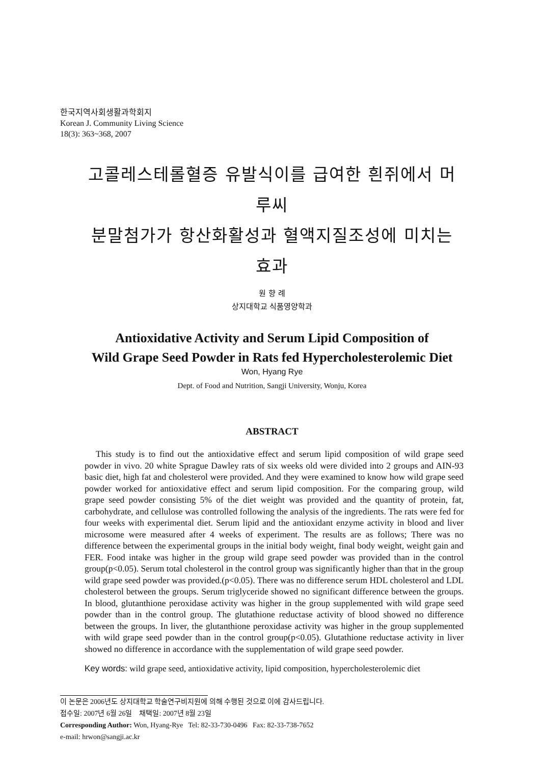한국지역사회생활과학회지
Korean J. Community Living Science
18(3): 363~368, 2007
고콜레스테롤혈증 유발식이를 급여한 흰쥐에서 머루씨
분말첨가가 항산화활성과 혈액지질조성에 미치는 효과
원 향 례
상지대학교 식품영양학과
Antioxidative Activity and Serum Lipid Composition of
Wild Grape Seed Powder in Rats fed Hypercholesterolemic Diet
Won, Hyang Rye
Dept. of Food and Nutrition, Sangji University, Wonju, Korea
ABSTRACT
This study is to find out the antioxidative effect and serum lipid composition of wild grape seed powder in vivo. 20 white Sprague Dawley rats of six weeks old were divided into 2 groups and AIN-93 basic diet, high fat and cholesterol were provided. And they were examined to know how wild grape seed powder worked for antioxidative effect and serum lipid composition. For the comparing group, wild grape seed powder consisting 5% of the diet weight was provided and the quantity of protein, fat, carbohydrate, and cellulose was controlled following the analysis of the ingredients. The rats were fed for four weeks with experimental diet. Serum lipid and the antioxidant enzyme activity in blood and liver microsome were measured after 4 weeks of experiment. The results are as follows; There was no difference between the experimental groups in the initial body weight, final body weight, weight gain and FER. Food intake was higher in the group wild grape seed powder was provided than in the control group(p<0.05). Serum total cholesterol in the control group was significantly higher than that in the group wild grape seed powder was provided.(p<0.05). There was no difference serum HDL cholesterol and LDL cholesterol between the groups. Serum triglyceride showed no significant difference between the groups. In blood, glutanthione peroxidase activity was higher in the group supplemented with wild grape seed powder than in the control group. The glutathione reductase activity of blood showed no difference between the groups. In liver, the glutanthione peroxidase activity was higher in the group supplemented with wild grape seed powder than in the control group(p<0.05). Glutathione reductase activity in liver showed no difference in accordance with the supplementation of wild grape seed powder.
Key words: wild grape seed, antioxidative activity, lipid composition, hypercholesterolemic diet
이 논문은 2006년도 상지대학교 학술연구비지원에 의해 수행된 것으로 이에 감사드립니다.
접수일: 2007년 6월 26일 채택일: 2007년 8월 23일
Corresponding Author: Won, Hyang-Rye Tel: 82-33-730-0496 Fax: 82-33-738-7652
e-mail: hrwon@sangji.ac.kr